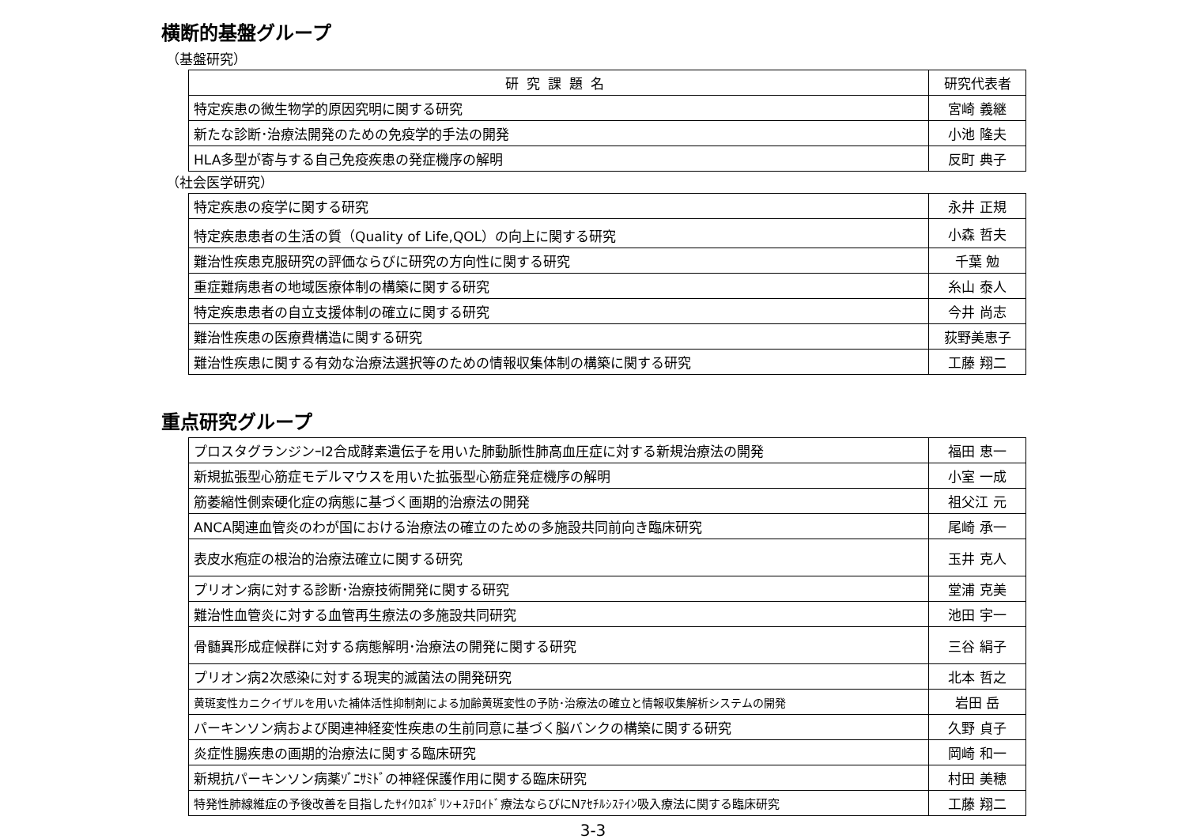横断的基盤グループ
（基盤研究）
| 研究課題名 | 研究代表者 |
| --- | --- |
| 特定疾患の微生物学的原因究明に関する研究 | 宮崎 義継 |
| 新たな診断･治療法開発のための免疫学的手法の開発 | 小池 隆夫 |
| HLA多型が寄与する自己免疫疾患の発症機序の解明 | 反町 典子 |
（社会医学研究）
| 特定疾患の疫学に関する研究 | 永井 正規 |
| 特定疾患患者の生活の質（Quality of Life,QOL）の向上に関する研究 | 小森 哲夫 |
| 難治性疾患克服研究の評価ならびに研究の方向性に関する研究 | 千葉 勉 |
| 重症難病患者の地域医療体制の構築に関する研究 | 糸山 泰人 |
| 特定疾患患者の自立支援体制の確立に関する研究 | 今井 尚志 |
| 難治性疾患の医療費構造に関する研究 | 荻野美恵子 |
| 難治性疾患に関する有効な治療法選択等のための情報収集体制の構築に関する研究 | 工藤 翔二 |
重点研究グループ
| プロスタグランジンｰI2合成酵素遺伝子を用いた肺動脈性肺高血圧症に対する新規治療法の開発 | 福田 恵一 |
| 新規拡張型心筋症モデルマウスを用いた拡張型心筋症発症機序の解明 | 小室 一成 |
| 筋萎縮性側索硬化症の病態に基づく画期的治療法の開発 | 祖父江 元 |
| ANCA関連血管炎のわが国における治療法の確立のための多施設共同前向き臨床研究 | 尾崎 承一 |
| 表皮水疱症の根治的治療法確立に関する研究 | 玉井 克人 |
| プリオン病に対する診断･治療技術開発に関する研究 | 堂浦 克美 |
| 難治性血管炎に対する血管再生療法の多施設共同研究 | 池田 宇一 |
| 骨髄異形成症候群に対する病態解明･治療法の開発に関する研究 | 三谷 絹子 |
| プリオン病2次感染に対する現実的滅菌法の開発研究 | 北本 哲之 |
| 黄斑変性カニクイザルを用いた補体活性抑制剤による加齢黄斑変性の予防･治療法の確立と情報収集解析システムの開発 | 岩田 岳 |
| パーキンソン病および関連神経変性疾患の生前同意に基づく脳バンクの構築に関する研究 | 久野 貞子 |
| 炎症性腸疾患の画期的治療法に関する臨床研究 | 岡崎 和一 |
| 新規抗パーキンソン病薬ｿﾞﾆｻﾐﾄﾞの神経保護作用に関する臨床研究 | 村田 美穂 |
| 特発性肺線維症の予後改善を目指したｻｲｸﾛｽﾎﾟﾘﾝ+ｽﾃﾛｲﾄﾞ療法ならびにNｱｾﾁﾙｼｽﾃｲﾝ吸入療法に関する臨床研究 | 工藤 翔二 |
3-3